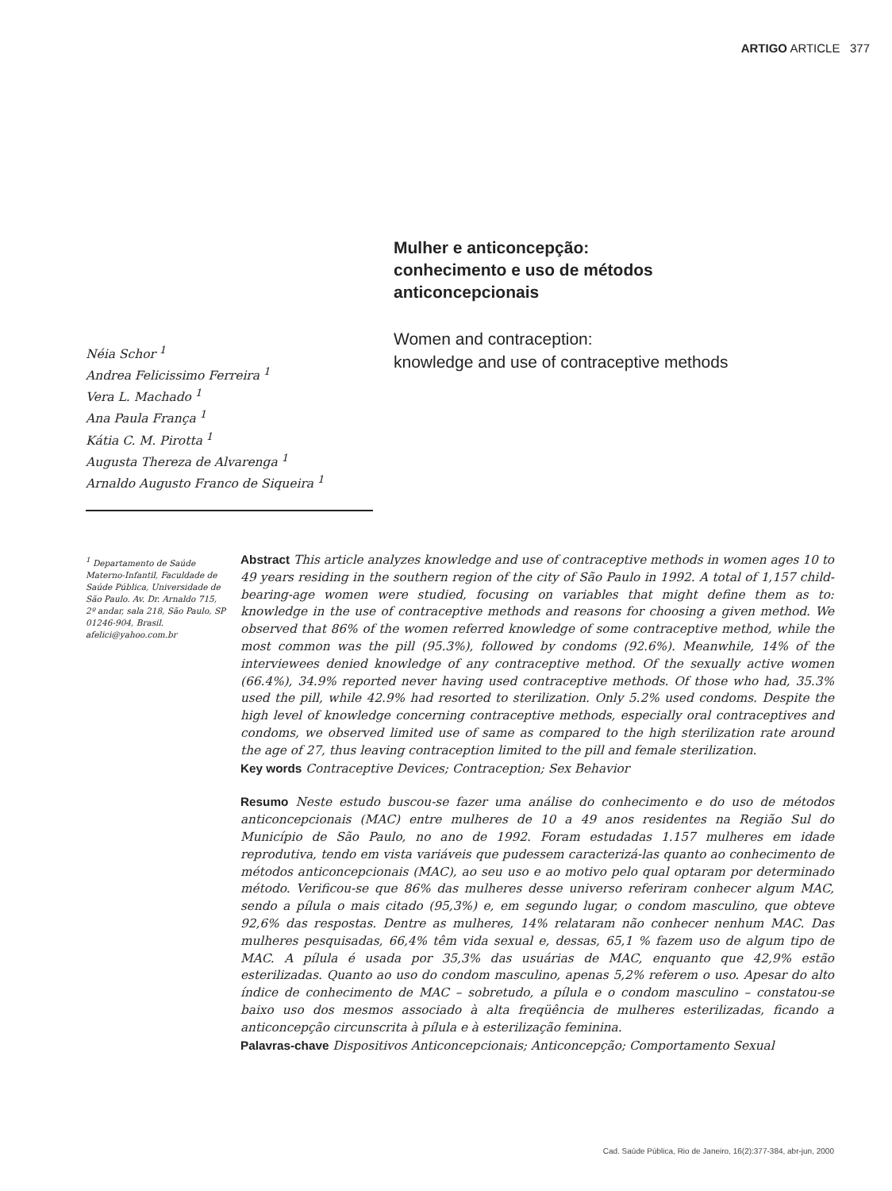ARTIGO ARTICLE 377
Mulher e anticoncepção:
conhecimento e uso de métodos
anticoncepcionais
Women and contraception:
knowledge and use of contraceptive methods
Néia Schor <sup>1</sup>
Andrea Felicissimo Ferreira <sup>1</sup>
Vera L. Machado <sup>1</sup>
Ana Paula França <sup>1</sup>
Kátia C. M. Pirotta <sup>1</sup>
Augusta Thereza de Alvarenga <sup>1</sup>
Arnaldo Augusto Franco de Siqueira <sup>1</sup>
<sup>1</sup> Departamento de Saúde Materno-Infantil, Faculdade de Saúde Pública, Universidade de São Paulo. Av. Dr. Arnaldo 715, 2º andar, sala 218, São Paulo, SP 01246-904, Brasil.
afelici@yahoo.com.br
Abstract This article analyzes knowledge and use of contraceptive methods in women ages 10 to 49 years residing in the southern region of the city of São Paulo in 1992. A total of 1,157 child-bearing-age women were studied, focusing on variables that might define them as to: knowledge in the use of contraceptive methods and reasons for choosing a given method. We observed that 86% of the women referred knowledge of some contraceptive method, while the most common was the pill (95.3%), followed by condoms (92.6%). Meanwhile, 14% of the interviewees denied knowledge of any contraceptive method. Of the sexually active women (66.4%), 34.9% reported never having used contraceptive methods. Of those who had, 35.3% used the pill, while 42.9% had resorted to sterilization. Only 5.2% used condoms. Despite the high level of knowledge concerning contraceptive methods, especially oral contraceptives and condoms, we observed limited use of same as compared to the high sterilization rate around the age of 27, thus leaving contraception limited to the pill and female sterilization.
Key words Contraceptive Devices; Contraception; Sex Behavior
Resumo Neste estudo buscou-se fazer uma análise do conhecimento e do uso de métodos anticoncepcionais (MAC) entre mulheres de 10 a 49 anos residentes na Região Sul do Município de São Paulo, no ano de 1992. Foram estudadas 1.157 mulheres em idade reprodutiva, tendo em vista variáveis que pudessem caracterizá-las quanto ao conhecimento de métodos anticoncepcionais (MAC), ao seu uso e ao motivo pelo qual optaram por determinado método. Verificou-se que 86% das mulheres desse universo referiram conhecer algum MAC, sendo a pílula o mais citado (95,3%) e, em segundo lugar, o condom masculino, que obteve 92,6% das respostas. Dentre as mulheres, 14% relataram não conhecer nenhum MAC. Das mulheres pesquisadas, 66,4% têm vida sexual e, dessas, 65,1 % fazem uso de algum tipo de MAC. A pílula é usada por 35,3% das usuárias de MAC, enquanto que 42,9% estão esterilizadas. Quanto ao uso do condom masculino, apenas 5,2% referem o uso. Apesar do alto índice de conhecimento de MAC – sobretudo, a pílula e o condom masculino – constatou-se baixo uso dos mesmos associado à alta freqüência de mulheres esterilizadas, ficando a anticoncepção circunscrita à pílula e à esterilização feminina.
Palavras-chave Dispositivos Anticoncepcionais; Anticoncepção; Comportamento Sexual
Cad. Saúde Pública, Rio de Janeiro, 16(2):377-384, abr-jun, 2000